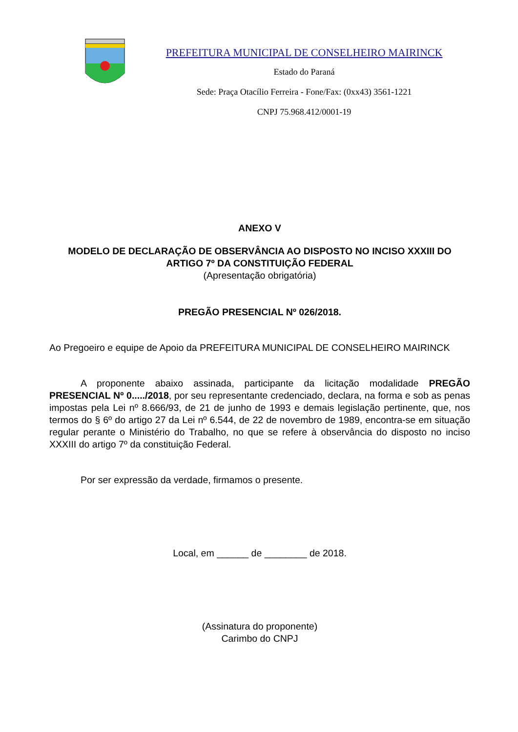PREFEITURA MUNICIPAL DE CONSELHEIRO MAIRINCK
Estado do Paraná
Sede: Praça Otacílio Ferreira - Fone/Fax: (0xx43) 3561-1221
CNPJ 75.968.412/0001-19
ANEXO V
MODELO DE DECLARAÇÃO DE OBSERVÂNCIA AO DISPOSTO NO INCISO XXXIII DO ARTIGO 7º DA CONSTITUIÇÃO FEDERAL
(Apresentação obrigatória)
PREGÃO PRESENCIAL Nº 026/2018.
Ao Pregoeiro e equipe de Apoio da PREFEITURA MUNICIPAL DE CONSELHEIRO MAIRINCK
A proponente abaixo assinada, participante da licitação modalidade PREGÃO PRESENCIAL Nº 0...../2018, por seu representante credenciado, declara, na forma e sob as penas impostas pela Lei nº 8.666/93, de 21 de junho de 1993 e demais legislação pertinente, que, nos termos do § 6º do artigo 27 da Lei nº 6.544, de 22 de novembro de 1989, encontra-se em situação regular perante o Ministério do Trabalho, no que se refere à observância do disposto no inciso XXXIII do artigo 7º da constituição Federal.
Por ser expressão da verdade, firmamos o presente.
Local, em ______ de ________ de 2018.
(Assinatura do proponente)
Carimbo do CNPJ